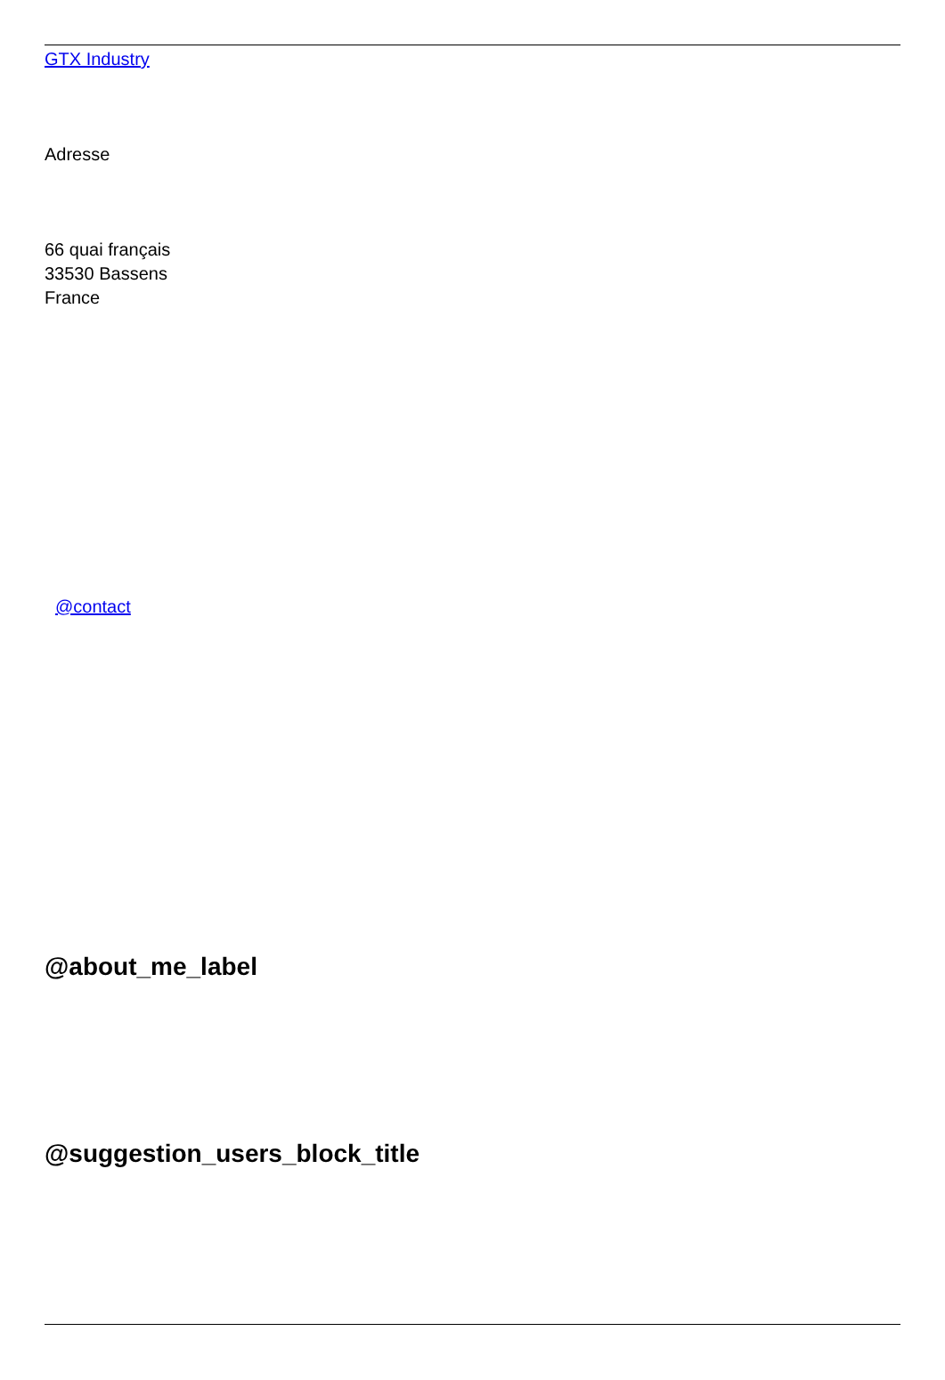GTX Industry
Adresse
66 quai français
33530 Bassens
France
@contact
@about_me_label
@suggestion_users_block_title